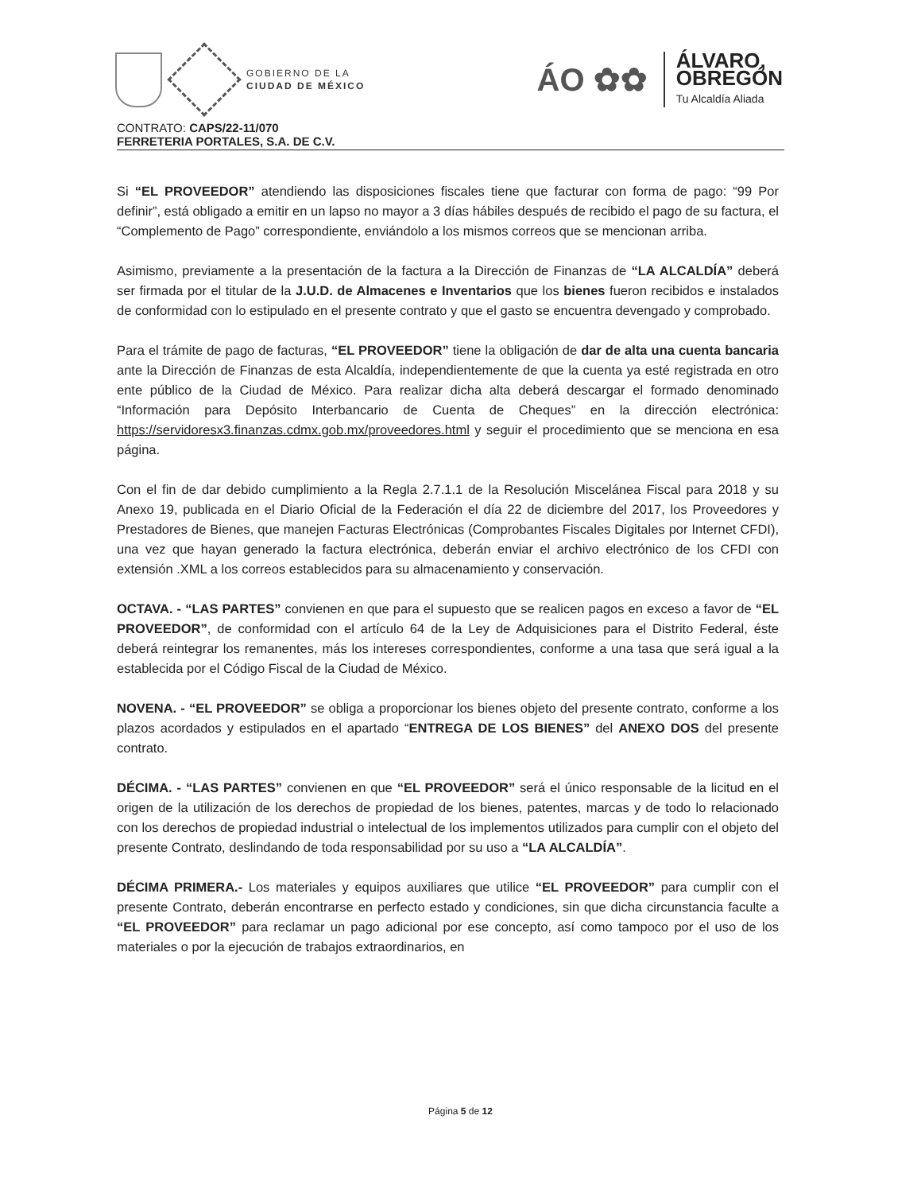GOBIERNO DE LA
CIUDAD DE MÉXICO
ÁO ✿✿
ÁLVARO,
OBREGÓN
Tu Alcaldía Aliada
CONTRATO: CAPS/22-11/070
FERRETERIA PORTALES, S.A. DE C.V.
Si “EL PROVEEDOR” atendiendo las disposiciones fiscales tiene que facturar con forma de pago: “99 Por definir”, está obligado a emitir en un lapso no mayor a 3 días hábiles después de recibido el pago de su factura, el “Complemento de Pago” correspondiente, enviándolo a los mismos correos que se mencionan arriba.
Asimismo, previamente a la presentación de la factura a la Dirección de Finanzas de “LA ALCALDÍA” deberá ser firmada por el titular de la J.U.D. de Almacenes e Inventarios que los bienes fueron recibidos e instalados de conformidad con lo estipulado en el presente contrato y que el gasto se encuentra devengado y comprobado.
Para el trámite de pago de facturas, “EL PROVEEDOR” tiene la obligación de dar de alta una cuenta bancaria ante la Dirección de Finanzas de esta Alcaldía, independientemente de que la cuenta ya esté registrada en otro ente público de la Ciudad de México. Para realizar dicha alta deberá descargar el formado denominado “Información para Depósito Interbancario de Cuenta de Cheques” en la dirección electrónica: https://servidoresx3.finanzas.cdmx.gob.mx/proveedores.html y seguir el procedimiento que se menciona en esa página.
Con el fin de dar debido cumplimiento a la Regla 2.7.1.1 de la Resolución Miscelánea Fiscal para 2018 y su Anexo 19, publicada en el Diario Oficial de la Federación el día 22 de diciembre del 2017, los Proveedores y Prestadores de Bienes, que manejen Facturas Electrónicas (Comprobantes Fiscales Digitales por Internet CFDI), una vez que hayan generado la factura electrónica, deberán enviar el archivo electrónico de los CFDI con extensión .XML a los correos establecidos para su almacenamiento y conservación.
OCTAVA. - “LAS PARTES” convienen en que para el supuesto que se realicen pagos en exceso a favor de “EL PROVEEDOR”, de conformidad con el artículo 64 de la Ley de Adquisiciones para el Distrito Federal, éste deberá reintegrar los remanentes, más los intereses correspondientes, conforme a una tasa que será igual a la establecida por el Código Fiscal de la Ciudad de México.
NOVENA. - “EL PROVEEDOR” se obliga a proporcionar los bienes objeto del presente contrato, conforme a los plazos acordados y estipulados en el apartado “ENTREGA DE LOS BIENES” del ANEXO DOS del presente contrato.
DÉCIMA. - “LAS PARTES” convienen en que “EL PROVEEDOR” será el único responsable de la licitud en el origen de la utilización de los derechos de propiedad de los bienes, patentes, marcas y de todo lo relacionado con los derechos de propiedad industrial o intelectual de los implementos utilizados para cumplir con el objeto del presente Contrato, deslindando de toda responsabilidad por su uso a “LA ALCALDÍA”.
DÉCIMA PRIMERA.- Los materiales y equipos auxiliares que utilice “EL PROVEEDOR” para cumplir con el presente Contrato, deberán encontrarse en perfecto estado y condiciones, sin que dicha circunstancia faculte a “EL PROVEEDOR” para reclamar un pago adicional por ese concepto, así como tampoco por el uso de los materiales o por la ejecución de trabajos extraordinarios, en
Página 5 de 12